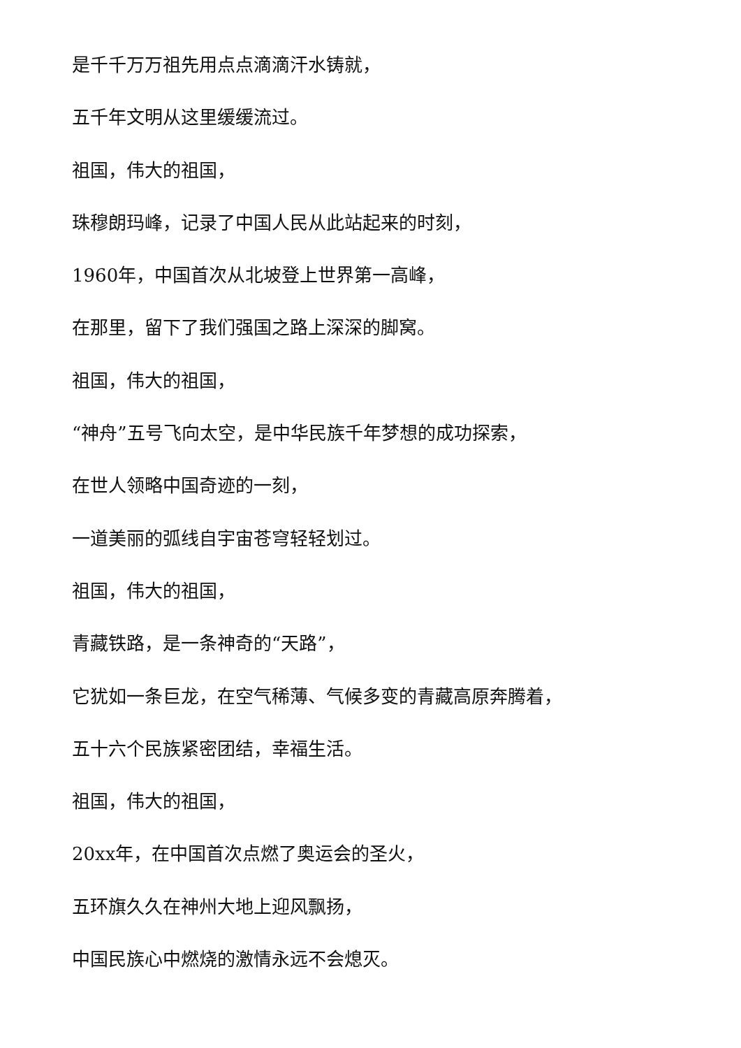是千千万万祖先用点点滴滴汗水铸就，
五千年文明从这里缓缓流过。
祖国，伟大的祖国，
珠穆朗玛峰，记录了中国人民从此站起来的时刻，
1960年，中国首次从北坡登上世界第一高峰，
在那里，留下了我们强国之路上深深的脚窝。
祖国，伟大的祖国，
“神舟”五号飞向太空，是中华民族千年梦想的成功探索，
在世人领略中国奇迹的一刻，
一道美丽的弧线自宇宙苍穹轻轻划过。
祖国，伟大的祖国，
青藏铁路，是一条神奇的“天路”，
它犹如一条巨龙，在空气稀薄、气候多变的青藏高原奔腾着，
五十六个民族紧密团结，幸福生活。
祖国，伟大的祖国，
20xx年，在中国首次点燃了奥运会的圣火，
五环旗久久在神州大地上迎风飘扬，
中国民族心中燃烧的激情永远不会熄灭。